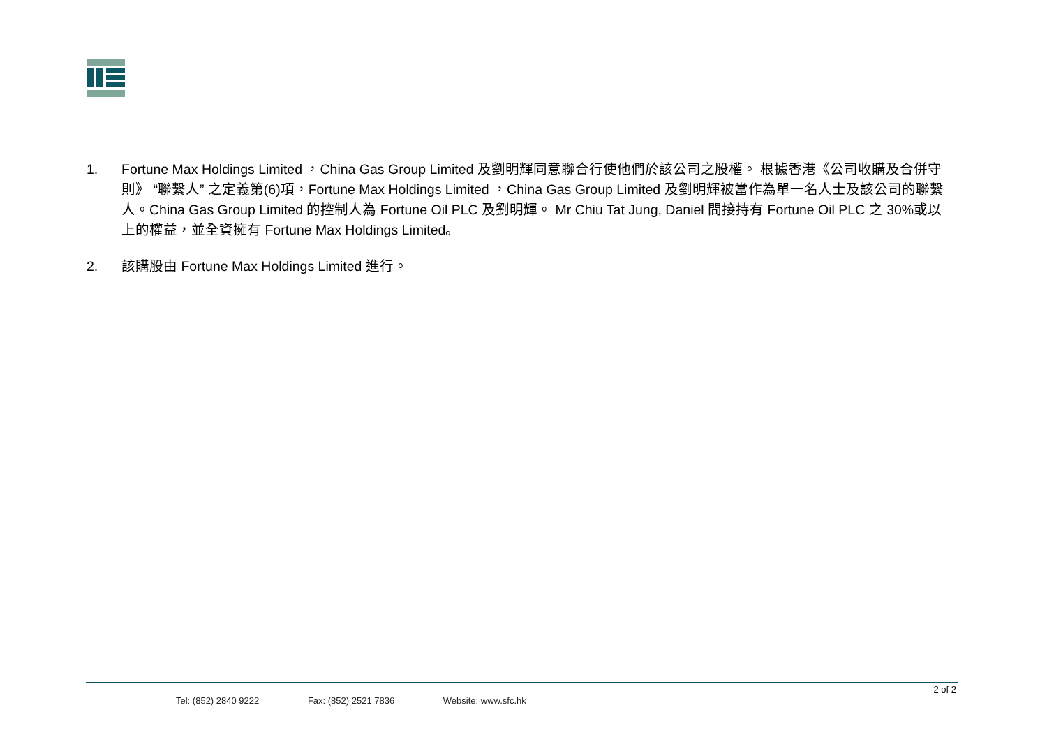1. Fortune Max Holdings Limited ，China Gas Group Limited 及劉明輝同意聯合行使他們於該公司之股權。 根據香港《公司收購及合併守則》 “聯繫人” 之定義第(6)項，Fortune Max Holdings Limited ，China Gas Group Limited 及劉明輝被當作為單一名人士及該公司的聯繫人。China Gas Group Limited 的控制人為 Fortune Oil PLC 及劉明輝。 Mr Chiu Tat Jung, Daniel 間接持有 Fortune Oil PLC 之 30%或以上的權益，並全資擁有 Fortune Max Holdings Limited。
2. 該購股由 Fortune Max Holdings Limited 進行。
2 of 2
Tel: (852) 2840 9222 Fax: (852) 2521 7836 Website: www.sfc.hk